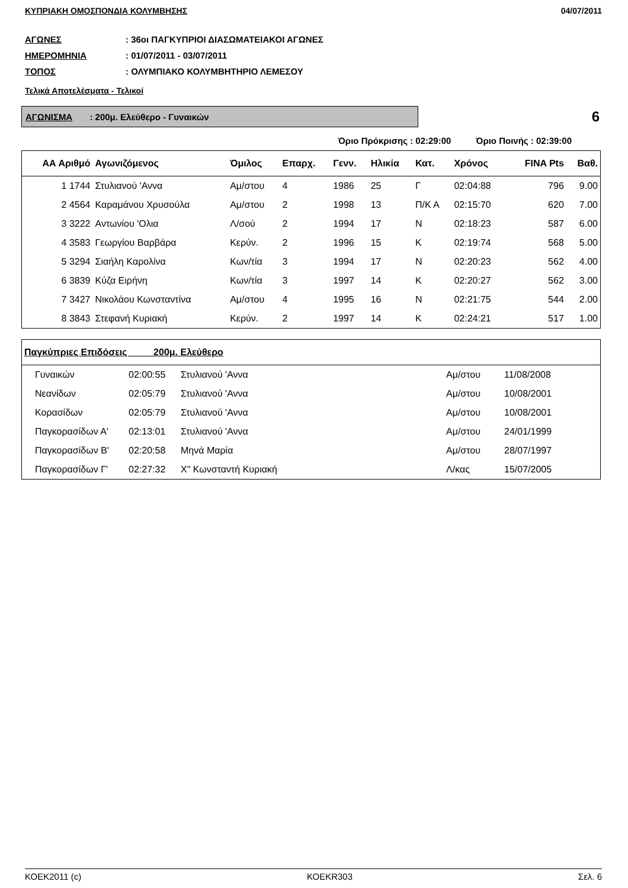ΚΥΠΡΙΑΚΗ ΟΜΟΣΠΟΝΔΙΑ ΚΟΛΥΜΒΗΣΗΣ 04/07/2011
ΑΓΩΝΕΣ: 36οι ΠΑΓΚΥΠΡΙΟΙ ΔΙΑΣΩΜΑΤΕΙΑΚΟΙ ΑΓΩΝΕΣ
ΗΜΕΡΟΜΗΝΙΑ: 01/07/2011 - 03/07/2011
ΤΟΠΟΣ: ΟΛΥΜΠΙΑΚΟ ΚΟΛΥΜΒΗΤΗΡΙΟ ΛΕΜΕΣΟΥ
Τελικά Αποτελέσματα - Τελικοί
ΑΓΩΝΙΣΜΑ : 200μ. Ελεύθερο - Γυναικών
6
Όριο Πρόκρισης : 02:29:00 Όριο Ποινής : 02:39:00
| ΑΑ Αριθμό | Αγωνιζόμενος | Όμιλος | Επαρχ. | Γενν. | Ηλικία | Κατ. | Χρόνος | FINA Pts | Βαθ. |
| --- | --- | --- | --- | --- | --- | --- | --- | --- | --- |
| 1 1744 | Στυλιανού 'Αννα | Αμ/στου | 4 | 1986 | 25 | Γ | 02:04:88 | 796 | 9.00 |
| 2 4564 | Καραμάνου Χρυσούλα | Αμ/στου | 2 | 1998 | 13 | Π/Κ Α | 02:15:70 | 620 | 7.00 |
| 3 3222 | Αντωνίου 'Ολια | Λ/σού | 2 | 1994 | 17 | Ν | 02:18:23 | 587 | 6.00 |
| 4 3583 | Γεωργίου Βαρβάρα | Κερύν. | 2 | 1996 | 15 | Κ | 02:19:74 | 568 | 5.00 |
| 5 3294 | Σιαήλη Καρολίνα | Κων/τία | 3 | 1994 | 17 | Ν | 02:20:23 | 562 | 4.00 |
| 6 3839 | Κύζα Ειρήνη | Κων/τία | 3 | 1997 | 14 | Κ | 02:20:27 | 562 | 3.00 |
| 7 3427 | Νικολάου Κωνσταντίνα | Αμ/στου | 4 | 1995 | 16 | Ν | 02:21:75 | 544 | 2.00 |
| 8 3843 | Στεφανή Κυριακή | Κερύν. | 2 | 1997 | 14 | Κ | 02:24:21 | 517 | 1.00 |
| Παγκύπριες Επιδόσεις 200μ. Ελεύθερο | | | | | |
| --- | --- | --- | --- | --- | --- |
| Γυναικών | 02:00:55 | Στυλιανού 'Αννα | Αμ/στου | 11/08/2008 | |
| Νεανίδων | 02:05:79 | Στυλιανού 'Αννα | Αμ/στου | 10/08/2001 | |
| Κορασίδων | 02:05:79 | Στυλιανού 'Αννα | Αμ/στου | 10/08/2001 | |
| Παγκορασίδων Α' | 02:13:01 | Στυλιανού 'Αννα | Αμ/στου | 24/01/1999 | |
| Παγκορασίδων Β' | 02:20:58 | Μηνά Μαρία | Αμ/στου | 28/07/1997 | |
| Παγκορασίδων Γ' | 02:27:32 | Χ" Κωνσταντή Κυριακή | Λ/κας | 15/07/2005 | |
ΚΟΕΚ2011 (c) ΚΟΕΚR303 Σελ. 6